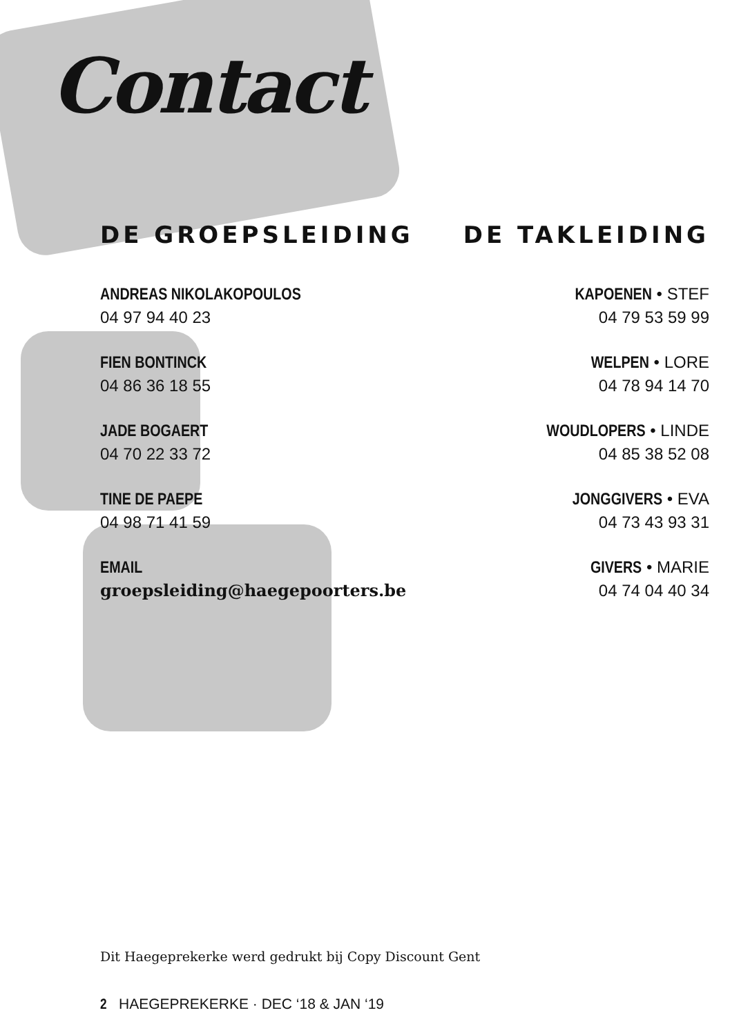Contact
DE GROEPSLEIDING
ANDREAS NIKOLAKOPOULOS
04 97 94 40 23
FIEN BONTINCK
04 86 36 18 55
JADE BOGAERT
04 70 22 33 72
TINE DE PAEPE
04 98 71 41 59
EMAIL
groepsleiding@haegepoorters.be
DE TAKLEIDING
KAPOENEN • STEF
04 79 53 59 99
WELPEN • LORE
04 78 94 14 70
WOUDLOPERS • LINDE
04 85 38 52 08
JONGGIVERS • EVA
04 73 43 93 31
GIVERS • MARIE
04 74 04 40 34
Dit Haegeprekerke werd gedrukt bij Copy Discount Gent
2 HAEGEPREKERKE · DEC ‘18 & JAN ‘19